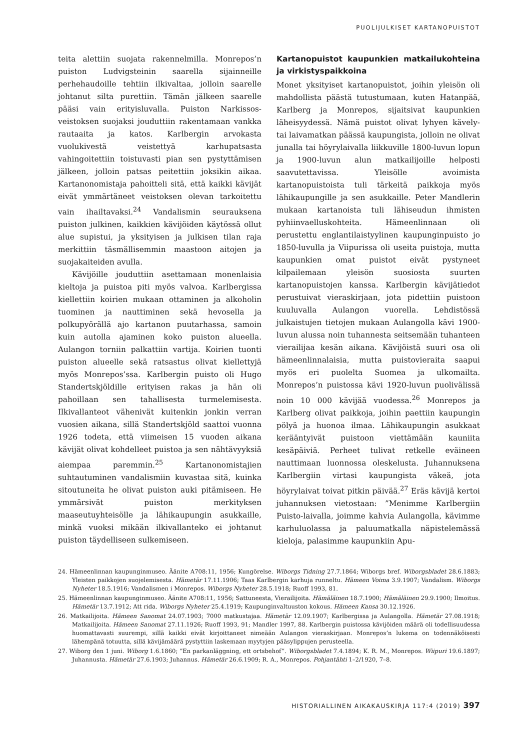PUOLIJULKISET KARTANOPUISTOT
teita alettiin suojata rakennelmilla. Monrepos’n puiston Ludvigsteinin saarella sijainneille perhehaudoille tehtiin ilkivaltaa, jolloin saarelle johtanut silta purettiin. Tämän jälkeen saarelle pääsi vain erityisluvalla. Puiston Narkissos-veistoksen suojaksi jouduttiin rakentamaan vankka rautaaita ja katos. Karlbergin arvokasta vuolukivestä veistettyä karhupatsasta vahingoitettiin toistuvasti pian sen pystyttämisen jälkeen, jolloin patsas peitettiin joksikin aikaa. Kartanonomistaja pahoitteli sitä, että kaikki kävijät eivät ymmärtäneet veistoksen olevan tarkoitettu vain ihailtavaksi.<sup>24</sup> Vandalismin seurauksena puiston julkinen, kaikkien kävijöiden käytössä ollut alue supistui, ja yksityisen ja julkisen tilan raja merkittiin täsmällisemmin maastoon aitojen ja suojakaiteiden avulla.
Kävijöille jouduttiin asettamaan monenlaisia kieltoja ja puistoa piti myös valvoa. Karlbergissa kiellettiin koirien mukaan ottaminen ja alkoholin tuominen ja nauttiminen sekä hevosella ja polkupyörällä ajo kartanon puutarhassa, samoin kuin autolla ajaminen koko puiston alueella. Aulangon torniin palkattiin vartija. Koirien tuonti puiston alueelle sekä ratsastus olivat kiellettyjä myös Monrepos’ssa. Karlbergin puisto oli Hugo Standertskjöldille erityisen rakas ja hän oli pahoillaan sen tahallisesta turmelemisesta. Ilkivallanteot vähenivät kuitenkin jonkin verran vuosien aikana, sillä Standertskjöld saattoi vuonna 1926 todeta, että viimeisen 15 vuoden aikana kävijät olivat kohdelleet puistoa ja sen nähtävyyksiä aiempaa paremmin.<sup>25</sup> Kartanonomistajien suhtautuminen vandalismiin kuvastaa sitä, kuinka sitoutuneita he olivat puiston auki pitämiseen. He ymmärsivät puiston merkityksen maaseutuyhteisölle ja lähikaupungin asukkaille, minkä vuoksi mikään ilkivallanteko ei johtanut puiston täydelliseen sulkemiseen.
Kartanopuistot kaupunkien matkailukohteina ja virkistyspaikkoina
Monet yksityiset kartanopuistot, joihin yleisön oli mahdollista päästä tutustumaan, kuten Hatanpää, Karlberg ja Monrepos, sijaitsivat kaupunkien läheisyydessä. Nämä puistot olivat lyhyen kävely- tai laivamatkan päässä kaupungista, jolloin ne olivat junalla tai höyrylaivalla liikkuville 1800-luvun lopun ja 1900-luvun alun matkailijoille helposti saavutettavissa. Yleisölle avoimista kartanopuistoista tuli tärkeitä paikkoja myös lähikaupungille ja sen asukkaille. Peter Mandlerin mukaan kartanoista tuli lähiseudun ihmisten pyhiinvaelluskohteita. Hämeenlinnaan oli perustettu englantilaistyylinen kaupunginpuisto jo 1850-luvulla ja Viipurissa oli useita puistoja, mutta kaupunkien omat puistot eivät pystyneet kilpailemaan yleisön suosiosta suurten kartanopuistojen kanssa. Karlbergin kävijätiedot perustuivat vieraskirjaan, jota pidettiin puistoon kuuluvalla Aulangon vuorella. Lehdistössä julkaistujen tietojen mukaan Aulangolla kävi 1900-luvun alussa noin tuhannesta seitsemään tuhanteen vierailijaa kesän aikana. Kävijöistä suuri osa oli hämeenlinnalaisia, mutta puistovieraita saapui myös eri puolelta Suomea ja ulkomailta. Monrepos’n puistossa kävi 1920-luvun puolivälissä noin 10 000 kävijää vuodessa.<sup>26</sup> Monrepos ja Karlberg olivat paikkoja, joihin paettiin kaupungin pölyä ja huonoa ilmaa. Lähikaupungin asukkaat kerääntyivät puistoon viettämään kauniita kesäpäiviä. Perheet tulivat retkelle eväineen nauttimaan luonnossa oleskelusta. Juhannuksena Karlbergiin virtasi kaupungista väkeä, jota höyrylaivat toivat pitkin päivää.<sup>27</sup> Eräs kävijä kertoi juhannuksen vietostaan: ”Menimme Karlbergiin Puisto-laivalla, joimme kahvia Aulangolla, kävimme karhuluolassa ja paluumatkalla näpistelemässä kieloja, palasimme kaupunkiin Apu-
24. Hämeenlinnan kaupunginmuseo. Äänite A708:11, 1956; Kungörelse. Wiborgs Tidning 27.7.1864; Wiborgs bref. Wiborgsbladet 28.6.1883; Yleisten paikkojen suojelemisesta. Hämetär 17.11.1906; Taas Karlbergin karhuja runneltu. Hämeen Voima 3.9.1907; Vandalism. Wiborgs Nyheter 18.5.1916; Vandalismen i Monrepos. Wiborgs Nyheter 28.5.1918; Ruoff 1993, 81.
25. Hämeenlinnan kaupunginmuseo. Äänite A708:11, 1956; Sattuneesta, Vierailijoita. Hämäläinen 18.7.1900; Hämäläinen 29.9.1900; Ilmoitus. Hämetär 13.7.1912; Att rida. Wiborgs Nyheter 25.4.1919; Kaupunginvaltuuston kokous. Hämeen Kansa 30.12.1926.
26. Matkailijoita. Hämeen Sanomat 24.07.1903; 7000 matkustajaa. Hämetär 12.09.1907; Karlbergissa ja Aulangolla. Hämetär 27.08.1918; Matkailijoita. Hämeen Sanomat 27.11.1926; Ruoff 1993, 91; Mandler 1997, 88. Karlbergin puistossa kävijöiden määrä oli todellisuudessa huomattavasti suurempi, sillä kaikki eivät kirjoittaneet nimeään Aulangon vieraskirjaan. Monrepos’n lukema on todennäköisesti lähempänä totuutta, sillä kävijämäärä pystyttiin laskemaan myytyjen pääsylippujen perusteella.
27. Wiborg den 1 juni. Wiborg 1.6.1860; ”En parkanläggning, ett ortsbehof”. Wiborgsbladet 7.4.1894; K. R. M., Monrepos. Wiipuri 19.6.1897; Juhannusta. Hämetär 27.6.1903; Juhannus. Hämetär 26.6.1909; R. A., Monrepos. Pohjantähti 1–2/1920, 7–8.
HISTORIALLINEN AIKAKAUSKIRJA 117:4 (2019) 397